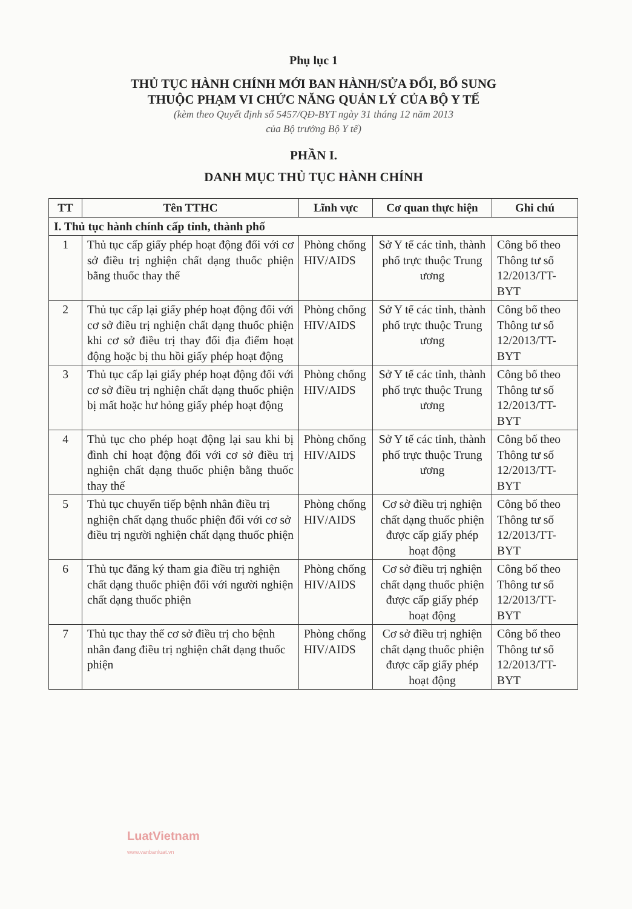Phụ lục 1
THỦ TỤC HÀNH CHÍNH MỚI BAN HÀNH/SỬA ĐỔI, BỔ SUNG
THUỘC PHẠM VI CHỨC NĂNG QUẢN LÝ CỦA BỘ Y TẾ
(kèm theo Quyết định số 5457/QĐ-BYT ngày 31 tháng 12 năm 2013
của Bộ trưởng Bộ Y tế)
PHẦN I.
DANH MỤC THỦ TỤC HÀNH CHÍNH
| TT | Tên TTHC | Lĩnh vực | Cơ quan thực hiện | Ghi chú |
| --- | --- | --- | --- | --- |
| I. Thủ tục hành chính cấp tỉnh, thành phố | | | | |
| 1 | Thủ tục cấp giấy phép hoạt động đối với cơ sở điều trị nghiện chất dạng thuốc phiện bằng thuốc thay thế | Phòng chống HIV/AIDS | Sở Y tế các tỉnh, thành phố trực thuộc Trung ương | Công bố theo Thông tư số 12/2013/TT-BYT |
| 2 | Thủ tục cấp lại giấy phép hoạt động đối với cơ sở điều trị nghiện chất dạng thuốc phiện khi cơ sở điều trị thay đổi địa điểm hoạt động hoặc bị thu hồi giấy phép hoạt động | Phòng chống HIV/AIDS | Sở Y tế các tỉnh, thành phố trực thuộc Trung ương | Công bố theo Thông tư số 12/2013/TT-BYT |
| 3 | Thủ tục cấp lại giấy phép hoạt động đối với cơ sở điều trị nghiện chất dạng thuốc phiện bị mất hoặc hư hỏng giấy phép hoạt động | Phòng chống HIV/AIDS | Sở Y tế các tỉnh, thành phố trực thuộc Trung ương | Công bố theo Thông tư số 12/2013/TT-BYT |
| 4 | Thủ tục cho phép hoạt động lại sau khi bị đình chỉ hoạt động đối với cơ sở điều trị nghiện chất dạng thuốc phiện bằng thuốc thay thế | Phòng chống HIV/AIDS | Sở Y tế các tỉnh, thành phố trực thuộc Trung ương | Công bố theo Thông tư số 12/2013/TT-BYT |
| 5 | Thủ tục chuyển tiếp bệnh nhân điều trị nghiện chất dạng thuốc phiện đối với cơ sở điều trị người nghiện chất dạng thuốc phiện | Phòng chống HIV/AIDS | Cơ sở điều trị nghiện chất dạng thuốc phiện được cấp giấy phép hoạt động | Công bố theo Thông tư số 12/2013/TT-BYT |
| 6 | Thủ tục đăng ký tham gia điều trị nghiện chất dạng thuốc phiện đối với người nghiện chất dạng thuốc phiện | Phòng chống HIV/AIDS | Cơ sở điều trị nghiện chất dạng thuốc phiện được cấp giấy phép hoạt động | Công bố theo Thông tư số 12/2013/TT-BYT |
| 7 | Thủ tục thay thế cơ sở điều trị cho bệnh nhân đang điều trị nghiện chất dạng thuốc phiện | Phòng chống HIV/AIDS | Cơ sở điều trị nghiện chất dạng thuốc phiện được cấp giấy phép hoạt động | Công bố theo Thông tư số 12/2013/TT-BYT |
LuatVietnam
www.vanbanluat.vn